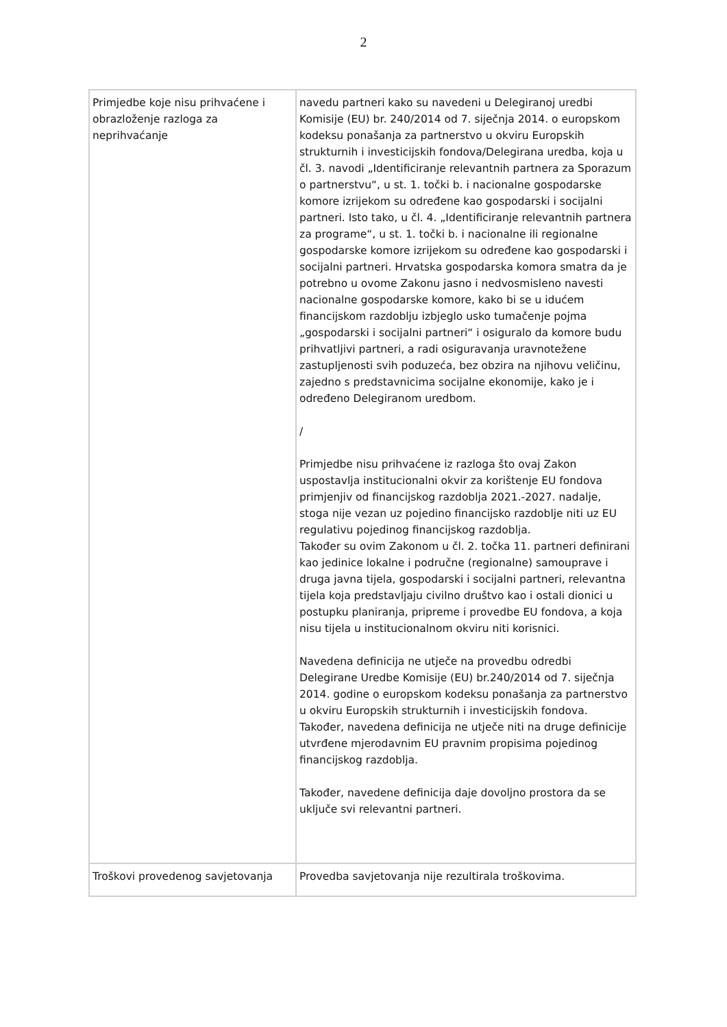2
| Primjedbe koje nisu prihvaćene i obrazloženje razloga za neprihvaćanje | navedu partneri kako su navedeni u Delegiranoj uredbi Komisije (EU) br. 240/2014 od 7. siječnja 2014. o europskom kodeksu ponašanja za partnerstvo u okviru Europskih strukturnih i investicijskih fondova/Delegirana uredba, koja u čl. 3. navodi „Identificiranje relevantnih partnera za Sporazum o partnerstvu“, u st. 1. točki b. i nacionalne gospodarske komore izrijekom su određene kao gospodarski i socijalni partneri. Isto tako, u čl. 4. „Identificiranje relevantnih partnera za programe“, u st. 1. točki b. i nacionalne ili regionalne gospodarske komore izrijekom su određene kao gospodarski i socijalni partneri. Hrvatska gospodarska komora smatra da je potrebno u ovome Zakonu jasno i nedvosmisleno navesti nacionalne gospodarske komore, kako bi se u idućem financijskom razdoblju izbjeglo usko tumačenje pojma „gospodarski i socijalni partneri“ i osiguralo da komore budu prihvatljivi partneri, a radi osiguravanja uravnotežene zastupljenosti svih poduzeća, bez obzira na njihovu veličinu, zajedno s predstavnicima socijalne ekonomije, kako je i određeno Delegiranom uredbom. / Primjedbe nisu prihvaćene iz razloga što ovaj Zakon uspostavlja institucionalni okvir za korištenje EU fondova primjenjiv od financijskog razdoblja 2021.-2027. nadalje, stoga nije vezan uz pojedino financijsko razdoblje niti uz EU regulativu pojedinog financijskog razdoblja. Također su ovim Zakonom u čl. 2. točka 11. partneri definirani kao jedinice lokalne i područne (regionalne) samouprave i druga javna tijela, gospodarski i socijalni partneri, relevantna tijela koja predstavljaju civilno društvo kao i ostali dionici u postupku planiranja, pripreme i provedbe EU fondova, a koja nisu tijela u institucionalnom okviru niti korisnici. Navedena definicija ne utječe na provedbu odredbi Delegirane Uredbe Komisije (EU) br.240/2014 od 7. siječnja 2014. godine o europskom kodeksu ponašanja za partnerstvo u okviru Europskih strukturnih i investicijskih fondova. Također, navedena definicija ne utječe niti na druge definicije utvrđene mjerodavnim EU pravnim propisima pojedinog financijskog razdoblja. Također, navedene definicija daje dovoljno prostora da se uključe svi relevantni partneri. |
| Troškovi provedenog savjetovanja | Provedba savjetovanja nije rezultirala troškovima. |